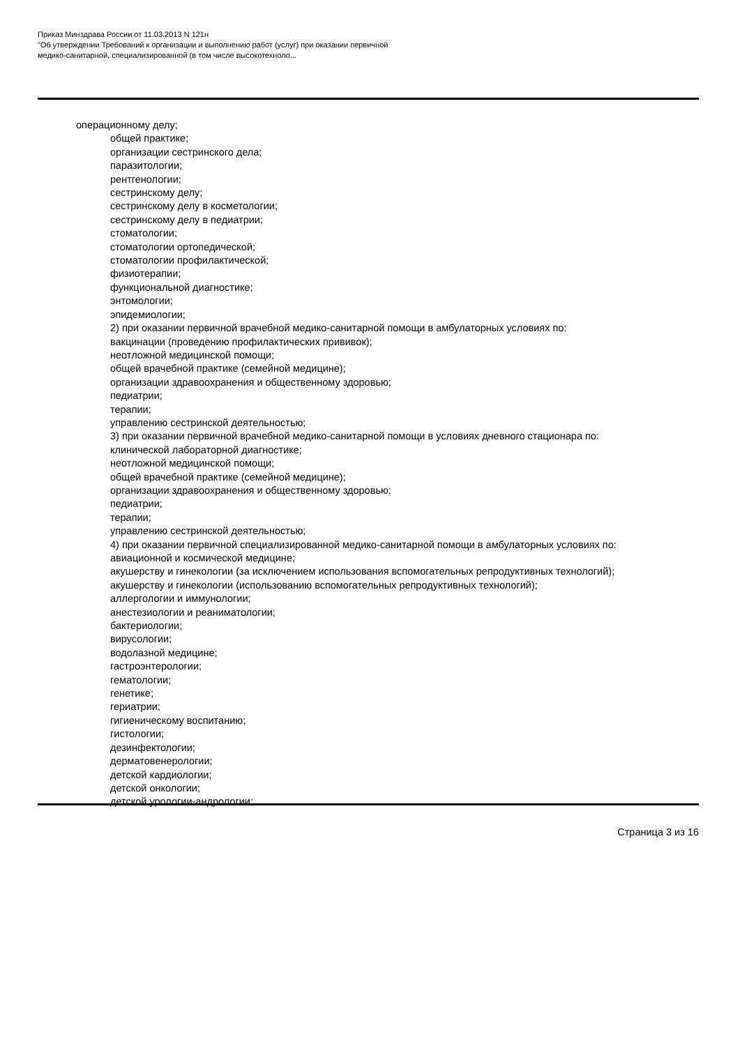Приказ Минздрава России от 11.03.2013 N 121н
"Об утверждении Требований к организации и выполнению работ (услуг) при оказании первичной медико-санитарной, специализированной (в том числе высокотехноло...
операционному делу;
общей практике;
организации сестринского дела;
паразитологии;
рентгенологии;
сестринскому делу;
сестринскому делу в косметологии;
сестринскому делу в педиатрии;
стоматологии;
стоматологии ортопедической;
стоматологии профилактической;
физиотерапии;
функциональной диагностике;
энтомологии;
эпидемиологии;
2) при оказании первичной врачебной медико-санитарной помощи в амбулаторных условиях по:
вакцинации (проведению профилактических прививок);
неотложной медицинской помощи;
общей врачебной практике (семейной медицине);
организации здравоохранения и общественному здоровью;
педиатрии;
терапии;
управлению сестринской деятельностью;
3) при оказании первичной врачебной медико-санитарной помощи в условиях дневного стационара по:
клинической лабораторной диагностике;
неотложной медицинской помощи;
общей врачебной практике (семейной медицине);
организации здравоохранения и общественному здоровью;
педиатрии;
терапии;
управлению сестринской деятельностью;
4) при оказании первичной специализированной медико-санитарной помощи в амбулаторных условиях по:
авиационной и космической медицине;
акушерству и гинекологии (за исключением использования вспомогательных репродуктивных технологий);
акушерству и гинекологии (использованию вспомогательных репродуктивных технологий);
аллергологии и иммунологии;
анестезиологии и реаниматологии;
бактериологии;
вирусологии;
водолазной медицине;
гастроэнтерологии;
гематологии;
генетике;
гериатрии;
гигиеническому воспитанию;
гистологии;
дезинфектологии;
дерматовенерологии;
детской кардиологии;
детской онкологии;
детской урологии-андрологии;
Страница 3 из 16